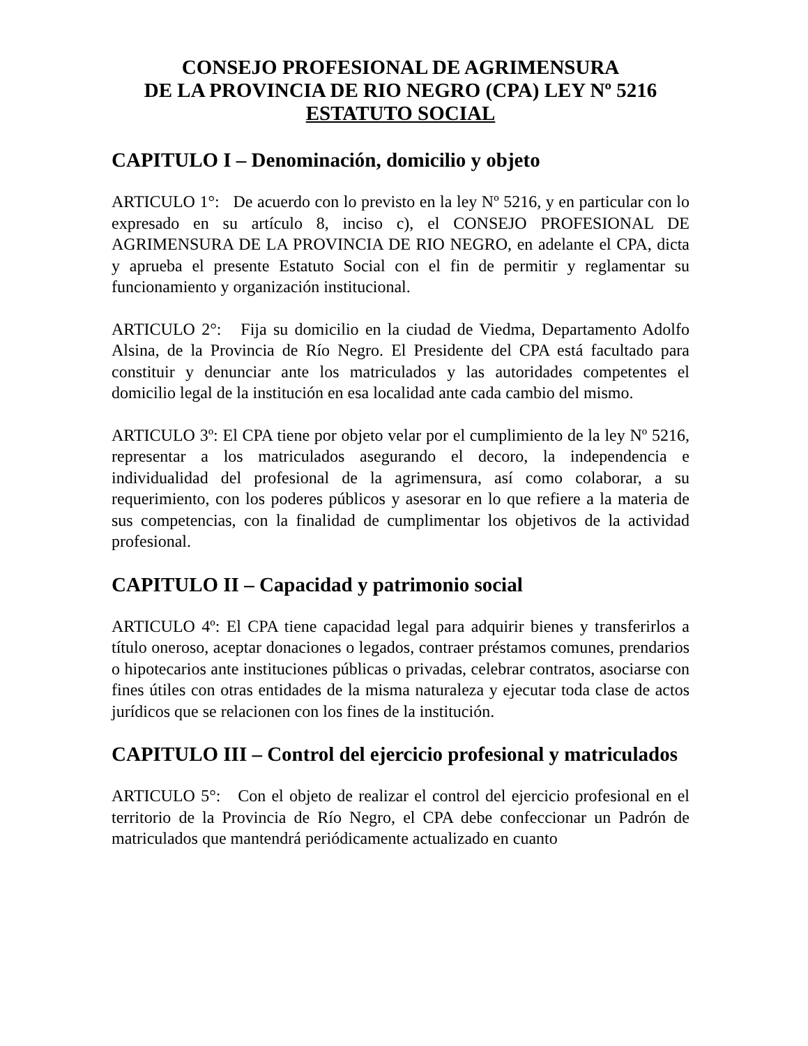CONSEJO PROFESIONAL DE AGRIMENSURA
DE LA PROVINCIA DE RIO NEGRO (CPA) LEY Nº 5216
ESTATUTO SOCIAL
CAPITULO I – Denominación, domicilio y objeto
ARTICULO 1°: De acuerdo con lo previsto en la ley Nº 5216, y en particular con lo expresado en su artículo 8, inciso c), el CONSEJO PROFESIONAL DE AGRIMENSURA DE LA PROVINCIA DE RIO NEGRO, en adelante el CPA, dicta y aprueba el presente Estatuto Social con el fin de permitir y reglamentar su funcionamiento y organización institucional.
ARTICULO 2°: Fija su domicilio en la ciudad de Viedma, Departamento Adolfo Alsina, de la Provincia de Río Negro. El Presidente del CPA está facultado para constituir y denunciar ante los matriculados y las autoridades competentes el domicilio legal de la institución en esa localidad ante cada cambio del mismo.
ARTICULO 3º: El CPA tiene por objeto velar por el cumplimiento de la ley Nº 5216, representar a los matriculados asegurando el decoro, la independencia e individualidad del profesional de la agrimensura, así como colaborar, a su requerimiento, con los poderes públicos y asesorar en lo que refiere a la materia de sus competencias, con la finalidad de cumplimentar los objetivos de la actividad profesional.
CAPITULO II – Capacidad y patrimonio social
ARTICULO 4º: El CPA tiene capacidad legal para adquirir bienes y transferirlos a título oneroso, aceptar donaciones o legados, contraer préstamos comunes, prendarios o hipotecarios ante instituciones públicas o privadas, celebrar contratos, asociarse con fines útiles con otras entidades de la misma naturaleza y ejecutar toda clase de actos jurídicos que se relacionen con los fines de la institución.
CAPITULO III – Control del ejercicio profesional y matriculados
ARTICULO 5°: Con el objeto de realizar el control del ejercicio profesional en el territorio de la Provincia de Río Negro, el CPA debe confeccionar un Padrón de matriculados que mantendrá periódicamente actualizado en cuanto